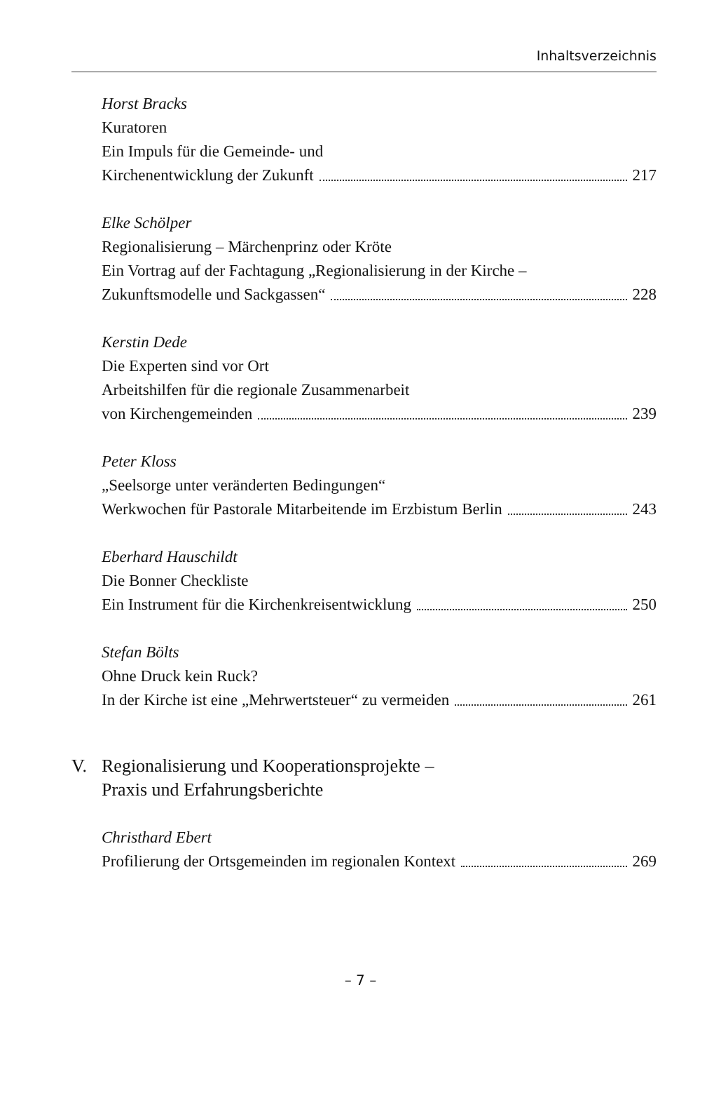Inhaltsverzeichnis
Horst Bracks
Kuratoren
Ein Impuls für die Gemeinde- und
Kirchenentwicklung der Zukunft 217
Elke Schölper
Regionalisierung – Märchenprinz oder Kröte
Ein Vortrag auf der Fachtagung „Regionalisierung in der Kirche –
Zukunftsmodelle und Sackgassen“ 228
Kerstin Dede
Die Experten sind vor Ort
Arbeitshilfen für die regionale Zusammenarbeit
von Kirchengemeinden 239
Peter Kloss
„Seelsorge unter veränderten Bedingungen“
Werkwochen für Pastorale Mitarbeitende im Erzbistum Berlin 243
Eberhard Hauschildt
Die Bonner Checkliste
Ein Instrument für die Kirchenkreisentwicklung 250
Stefan Bölts
Ohne Druck kein Ruck?
In der Kirche ist eine „Mehrwertsteuer“ zu vermeiden 261
V. Regionalisierung und Kooperationsprojekte –
Praxis und Erfahrungsberichte
Christhard Ebert
Profilierung der Ortsgemeinden im regionalen Kontext 269
– 7 –